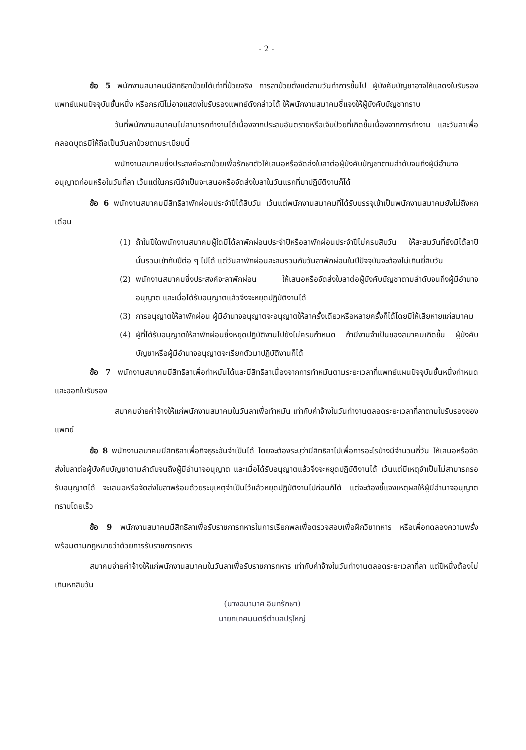- 2 -
ข้อ 5 พนักงานสมาคมมีสิทธิลาป่วยได้เท่าที่ป่วยจริง การลาป่วยตั้งแต่สามวันทำการขึ้นไป ผู้บังคับบัญชาอาจให้แสดงใบรับรองแพทย์แผนปัจจุบันชั้นหนึ่ง หรือกรณีไม่อาจแสดงใบรับรองแพทย์ดังกล่าวได้ ให้พนักงานสมาคมชี้แจงให้ผู้บังคับบัญชาทราบ
วันที่พนักงานสมาคมไม่สามารถทำงานได้เนื่องจากประสบอันตรายหรือเจ็บป่วยที่เกิดขึ้นเนื่องจากการทำงาน และวันลาเพื่อคลอดบุตรมิให้ถือเป็นวันลาป่วยตามระเบียบนี้
พนักงานสมาคมซึ่งประสงค์จะลาป่วยเพื่อรักษาตัวให้เสนอหรือจัดส่งใบลาต่อผู้บังคับบัญชาตามลำดับจนถึงผู้มีอำนาจอนุญาตก่อนหรือในวันที่ลา เว้นแต่ในกรณีจำเป็นจะเสนอหรือจัดส่งใบลาในวันแรกที่มาปฏิบัติงานก็ได้
ข้อ 6 พนักงานสมาคมมีสิทธิลาพักผ่อนประจำปีได้สิบวัน เว้นแต่พนักงานสมาคมที่ได้รับบรรจุเข้าเป็นพนักงานสมาคมยังไม่ถึงหกเดือน
(1) ถ้าในปีใดพนักงานสมาคมผู้ใดมิได้ลาพักผ่อนประจำปีหรือลาพักผ่อนประจำปีไม่ครบสิบวัน ให้สะสมวันที่ยังมิได้ลาปีนั้นรวมเข้ากับปีต่อ ๆ ไปได้ แต่วันลาพักผ่อนสะสมรวมกับวันลาพักผ่อนในปีปัจจุบันจะต้องไม่เกินยี่สิบวัน
(2) พนักงานสมาคมซึ่งประสงค์จะลาพักผ่อน ให้เสนอหรือจัดส่งใบลาต่อผู้บังคับบัญชาตามลำดับจนถึงผู้มีอำนาจอนุญาต และเมื่อได้รับอนุญาตแล้วจึงจะหยุดปฏิบัติงานได้
(3) การอนุญาตให้ลาพักผ่อน ผู้มีอำนาจอนุญาตจะอนุญาตให้ลาครั้งเดียวหรือหลายครั้งก็ได้โดยมิให้เสียหายแก่สมาคม
(4) ผู้ที่ได้รับอนุญาตให้ลาพักผ่อนซึ่งหยุดปฏิบัติงานไปยังไม่ครบกำหนด ถ้ามีงานจำเป็นของสมาคมเกิดขึ้น ผู้บังคับบัญชาหรือผู้มีอำนาจอนุญาตจะเรียกตัวมาปฏิบัติงานก็ได้
ข้อ 7 พนักงานสมาคมมีสิทธิลาเพื่อทำหมันได้และมีสิทธิลาเนื่องจากการทำหมันตามระยะเวลาที่แพทย์แผนปัจจุบันชั้นหนึ่งกำหนดและออกใบรับรอง
สมาคมจ่ายค่าจ้างให้แก่พนักงานสมาคมในวันลาเพื่อทำหมัน เท่ากับค่าจ้างในวันทำงานตลอดระยะเวลาที่ลาตามใบรับรองของแพทย์
ข้อ 8 พนักงานสมาคมมีสิทธิลาเพื่อกิจธุระอันจำเป็นได้ โดยจะต้องระบุว่ามีสิทธิลาไปเพื่อการอะไรบ้างมีจำนวนกี่วัน ให้เสนอหรือจัดส่งใบลาต่อผู้บังคับบัญชาตามลำดับจนถึงผู้มีอำนาจอนุญาต และเมื่อได้รับอนุญาตแล้วจึงจะหยุดปฏิบัติงานได้ เว้นแต่มีเหตุจำเป็นไม่สามารถรอรับอนุญาตได้ จะเสนอหรือจัดส่งใบลาพร้อมด้วยระบุเหตุจำเป็นไว้แล้วหยุดปฏิบัติงานไปก่อนก็ได้ แต่จะต้องชี้แจงเหตุผลให้ผู้มีอำนาจอนุญาตทราบโดยเร็ว
ข้อ 9 พนักงานสมาคมมีสิทธิลาเพื่อรับราชการทหารในการเรียกพลเพื่อตรวจสอบเพื่อฝึกวิชาทหาร หรือเพื่อทดลองความพรั่งพร้อมตามกฎหมายว่าด้วยการรับราชการทหาร
สมาคมจ่ายค่าจ้างให้แก่พนักงานสมาคมในวันลาเพื่อรับราชการทหาร เท่ากับค่าจ้างในวันทำงานตลอดระยะเวลาที่ลา แต่ปีหนึ่งต้องไม่เกินหกสิบวัน
(นางฉมามาศ อินทรักษา)
นายกเทศมนตรีตำบลปรุใหญ่